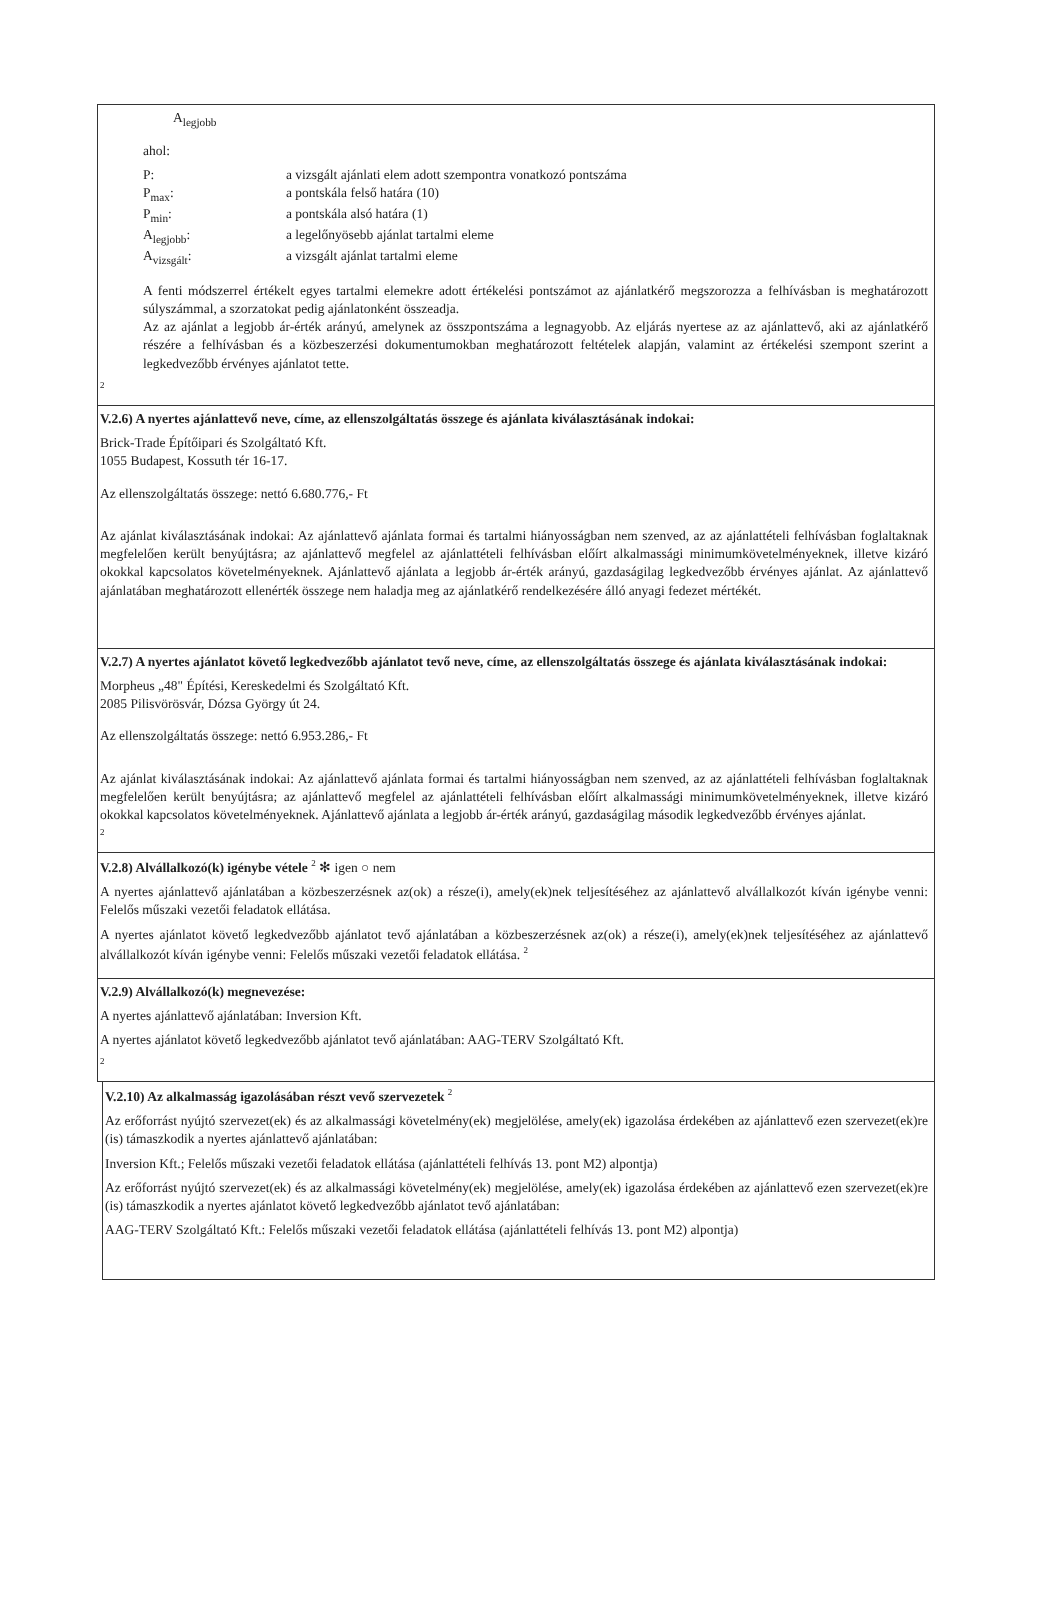A<sub>legjobb</sub>
ahol:
| P: | a vizsgált ajánlati elem adott szempontra vonatkozó pontszáma |
| P<sub>max</sub>: | a pontskála felső határa (10) |
| P<sub>min</sub>: | a pontskála alsó határa (1) |
| A<sub>legjobb</sub>: | a legelőnyösebb ajánlat tartalmi eleme |
| A<sub>vizsgált</sub>: | a vizsgált ajánlat tartalmi eleme |
A fenti módszerrel értékelt egyes tartalmi elemekre adott értékelési pontszámot az ajánlatkérő megszorozza a felhívásban is meghatározott súlyszámmal, a szorzatokat pedig ajánlatonként összeadja.
Az az ajánlat a legjobb ár-érték arányú, amelynek az összpontszáma a legnagyobb. Az eljárás nyertese az az ajánlattevő, aki az ajánlatkérő részére a felhívásban és a közbeszerzési dokumentumokban meghatározott feltételek alapján, valamint az értékelési szempont szerint a legkedvezőbb érvényes ajánlatot tette.
2
V.2.6) A nyertes ajánlattevő neve, címe, az ellenszolgáltatás összege és ajánlata kiválasztásának indokai:
Brick-Trade Építőipari és Szolgáltató Kft.
1055 Budapest, Kossuth tér 16-17.
Az ellenszolgáltatás összege: nettó 6.680.776,- Ft
Az ajánlat kiválasztásának indokai: Az ajánlattevő ajánlata formai és tartalmi hiányosságban nem szenved, az az ajánlattételi felhívásban foglaltaknak megfelelően került benyújtásra; az ajánlattevő megfelel az ajánlattételi felhívásban előírt alkalmassági minimumkövetelményeknek, illetve kizáró okokkal kapcsolatos követelményeknek. Ajánlattevő ajánlata a legjobb ár-érték arányú, gazdaságilag legkedvezőbb érvényes ajánlat. Az ajánlattevő ajánlatában meghatározott ellenérték összege nem haladja meg az ajánlatkérő rendelkezésére álló anyagi fedezet mértékét.
V.2.7) A nyertes ajánlatot követő legkedvezőbb ajánlatot tevő neve, címe, az ellenszolgáltatás összege és ajánlata kiválasztásának indokai:
Morpheus „48" Építési, Kereskedelmi és Szolgáltató Kft.
2085 Pilisvörösvár, Dózsa György út 24.
Az ellenszolgáltatás összege: nettó 6.953.286,- Ft
Az ajánlat kiválasztásának indokai: Az ajánlattevő ajánlata formai és tartalmi hiányosságban nem szenved, az az ajánlattételi felhívásban foglaltaknak megfelelően került benyújtásra; az ajánlattevő megfelel az ajánlattételi felhívásban előírt alkalmassági minimumkövetelményeknek, illetve kizáró okokkal kapcsolatos követelményeknek. Ajánlattevő ajánlata a legjobb ár-érték arányú, gazdaságilag második legkedvezőbb érvényes ajánlat.
2
V.2.8) Alvállalkozó(k) igénybe vétele <sup>2</sup> ✻ igen ○ nem
A nyertes ajánlattevő ajánlatában a közbeszerzésnek az(ok) a része(i), amely(ek)nek teljesítéséhez az ajánlattevő alvállalkozót kíván igénybe venni: Felelős műszaki vezetői feladatok ellátása.
A nyertes ajánlatot követő legkedvezőbb ajánlatot tevő ajánlatában a közbeszerzésnek az(ok) a része(i), amely(ek)nek teljesítéséhez az ajánlattevő alvállalkozót kíván igénybe venni: Felelős műszaki vezetői feladatok ellátása. <sup>2</sup>
V.2.9) Alvállalkozó(k) megnevezése:
A nyertes ajánlattevő ajánlatában: Inversion Kft.
A nyertes ajánlatot követő legkedvezőbb ajánlatot tevő ajánlatában: AAG-TERV Szolgáltató Kft.
2
V.2.10) Az alkalmasság igazolásában részt vevő szervezetek <sup>2</sup>
Az erőforrást nyújtó szervezet(ek) és az alkalmassági követelmény(ek) megjelölése, amely(ek) igazolása érdekében az ajánlattevő ezen szervezet(ek)re (is) támaszkodik a nyertes ajánlattevő ajánlatában:
Inversion Kft.; Felelős műszaki vezetői feladatok ellátása (ajánlattételi felhívás 13. pont M2) alpontja)
Az erőforrást nyújtó szervezet(ek) és az alkalmassági követelmény(ek) megjelölése, amely(ek) igazolása érdekében az ajánlattevő ezen szervezet(ek)re (is) támaszkodik a nyertes ajánlatot követő legkedvezőbb ajánlatot tevő ajánlatában:
AAG-TERV Szolgáltató Kft.: Felelős műszaki vezetői feladatok ellátása (ajánlattételi felhívás 13. pont M2) alpontja)